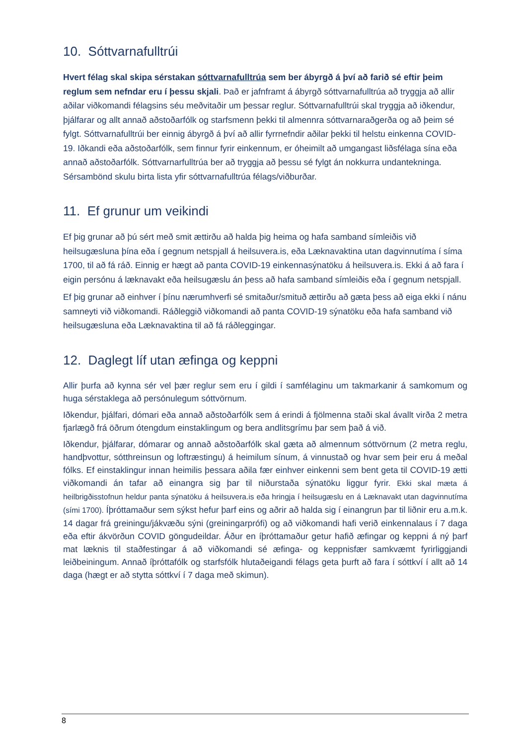10. Sóttvarnafulltrúi
Hvert félag skal skipa sérstakan sóttvarnafulltrúa sem ber ábyrgð á því að farið sé eftir þeim reglum sem nefndar eru í þessu skjali. Það er jafnframt á ábyrgð sóttvarnafulltrúa að tryggja að allir aðilar viðkomandi félagsins séu meðvitaðir um þessar reglur. Sóttvarnafulltrúi skal tryggja að iðkendur, þjálfarar og allt annað aðstoðarfólk og starfsmenn þekki til almennra sóttvarnaraðgerða og að þeim sé fylgt. Sóttvarnafulltrúi ber einnig ábyrgð á því að allir fyrrnefndir aðilar þekki til helstu einkenna COVID-19. Iðkandi eða aðstoðarfólk, sem finnur fyrir einkennum, er óheimilt að umgangast liðsfélaga sína eða annað aðstoðarfólk. Sóttvarnarfulltrúa ber að tryggja að þessu sé fylgt án nokkurra undantekninga. Sérsambönd skulu birta lista yfir sóttvarnafulltrúa félags/viðburðar.
11. Ef grunur um veikindi
Ef þig grunar að þú sért með smit ættirðu að halda þig heima og hafa samband símleiðis við heilsugæsluna þína eða í gegnum netspjall á heilsuvera.is, eða Læknavaktina utan dagvinnutíma í síma 1700, til að fá ráð. Einnig er hægt að panta COVID-19 einkennasýnatöku á heilsuvera.is. Ekki á að fara í eigin persónu á læknavakt eða heilsugæslu án þess að hafa samband símleiðis eða í gegnum netspjall.
Ef þig grunar að einhver í þínu nærumhverfi sé smitaður/smituð ættirðu að gæta þess að eiga ekki í nánu samneyti við viðkomandi. Ráðleggið viðkomandi að panta COVID-19 sýnatöku eða hafa samband við heilsugæsluna eða Læknavaktina til að fá ráðleggingar.
12. Daglegt líf utan æfinga og keppni
Allir þurfa að kynna sér vel þær reglur sem eru í gildi í samfélaginu um takmarkanir á samkomum og huga sérstaklega að persónulegum sóttvörnum.
Iðkendur, þjálfari, dómari eða annað aðstoðarfólk sem á erindi á fjölmenna staði skal ávallt virða 2 metra fjarlægð frá öðrum ótengdum einstaklingum og bera andlitsgrímu þar sem það á við.
Iðkendur, þjálfarar, dómarar og annað aðstoðarfólk skal gæta að almennum sóttvörnum (2 metra reglu, handþvottur, sótthreinsun og loftræstingu) á heimilum sínum, á vinnustað og hvar sem þeir eru á meðal fólks. Ef einstaklingur innan heimilis þessara aðila fær einhver einkenni sem bent geta til COVID-19 ætti viðkomandi án tafar að einangra sig þar til niðurstaða sýnatöku liggur fyrir. Ekki skal mæta á heilbrigðisstofnun heldur panta sýnatöku á heilsuvera.is eða hringja í heilsugæslu en á Læknavakt utan dagvinnutíma (sími 1700). Íþróttamaður sem sýkst hefur þarf eins og aðrir að halda sig í einangrun þar til liðnir eru a.m.k. 14 dagar frá greiningu/jákvæðu sýni (greiningarprófi) og að viðkomandi hafi verið einkennalaus í 7 daga eða eftir ákvörðun COVID göngudeildar. Áður en íþróttamaður getur hafið æfingar og keppni á ný þarf mat læknis til staðfestingar á að viðkomandi sé æfinga- og keppnisfær samkvæmt fyrirliggjandi leiðbeiningum. Annað íþróttafólk og starfsfólk hlutaðeigandi félags geta þurft að fara í sóttkví í allt að 14 daga (hægt er að stytta sóttkví í 7 daga með skimun).
8